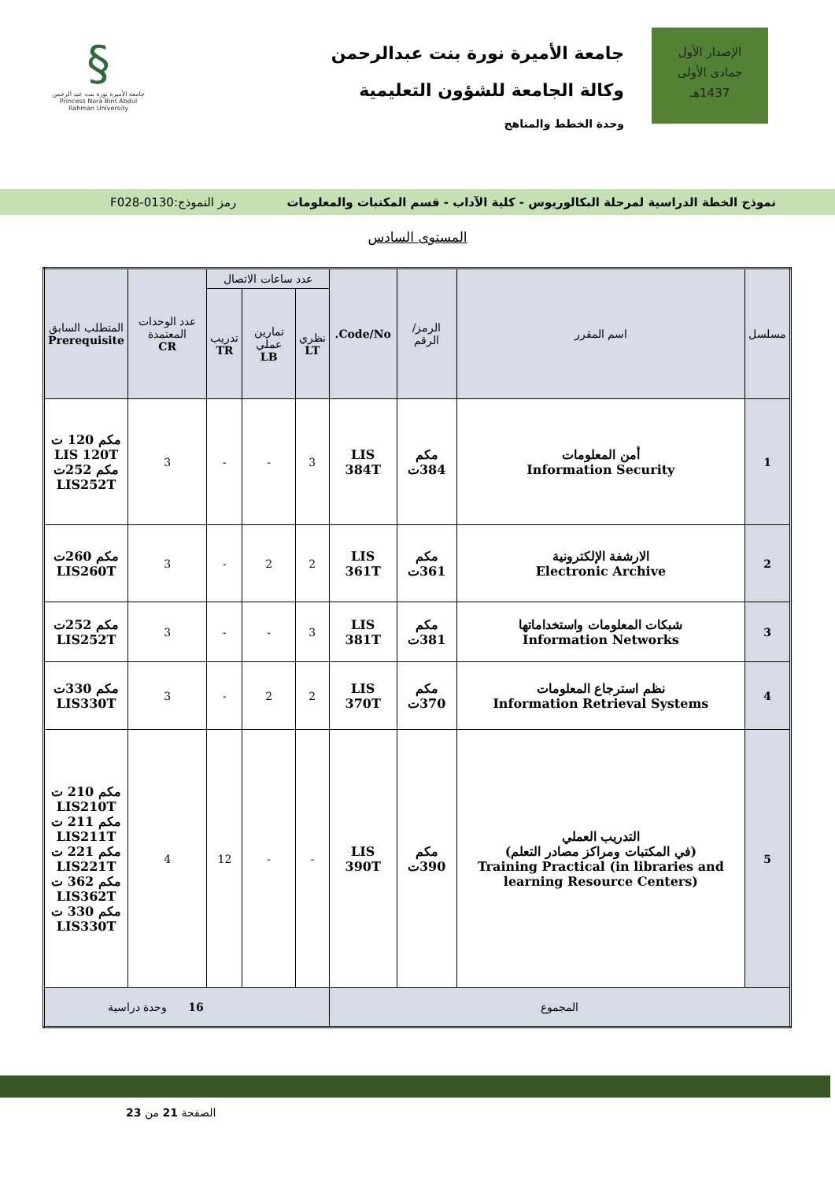الإصدار الأول
جمادى الأولى
1437هـ
جامعة الأميرة نورة بنت عبدالرحمن
وكالة الجامعة للشؤون التعليمية
وحدة الخطط والمناهج
§
جامعة الأميرة نورة بنت عبد الرحمن
Princess Nora Bint Abdul Rahman University
نموذج الخطة الدراسية لمرحلة البكالوريوس - كلية الآداب - قسم المكتبات والمعلومات رمز النموذج:0130-F028
المستوى السادس
| مسلسل | اسم المقرر | الرمز/ الرقم | Code/No. | عدد ساعات الاتصال | | | عدد الوحدات المعتمدة CR | المتطلب السابق Prerequisite |
| --- | --- | --- | --- | --- | --- | --- | --- | --- |
| | | | | نظري LT | تمارين عملي LB | تدريب TR | | |
| 1 | أمن المعلومات Information Security | مكم 384ت | LIS 384T | 3 | - | - | 3 | مكم 120 ت LIS 120T مكم 252ت LIS252T |
| 2 | الارشفة الإلكترونية Electronic Archive | مكم 361ت | LIS 361T | 2 | 2 | - | 3 | مكم 260ت LIS260T |
| 3 | شبكات المعلومات واستخداماتها Information Networks | مكم 381ت | LIS 381T | 3 | - | - | 3 | مكم 252ت LIS252T |
| 4 | نظم استرجاع المعلومات Information Retrieval Systems | مكم 370ت | LIS 370T | 2 | 2 | - | 3 | مكم 330ت LIS330T |
| 5 | التدريب العملي (في المكتبات ومراكز مصادر التعلم) Training Practical (in libraries and learning Resource Centers) | مكم 390ت | LIS 390T | - | - | 12 | 4 | مكم 210 ت LIS210T مكم 211 ت LIS211T مكم 221 ت LIS221T مكم 362 ت LIS362T مكم 330 ت LIS330T |
| المجموع | | | | 16 وحدة دراسية | | | | |
الصفحة 21 من 23